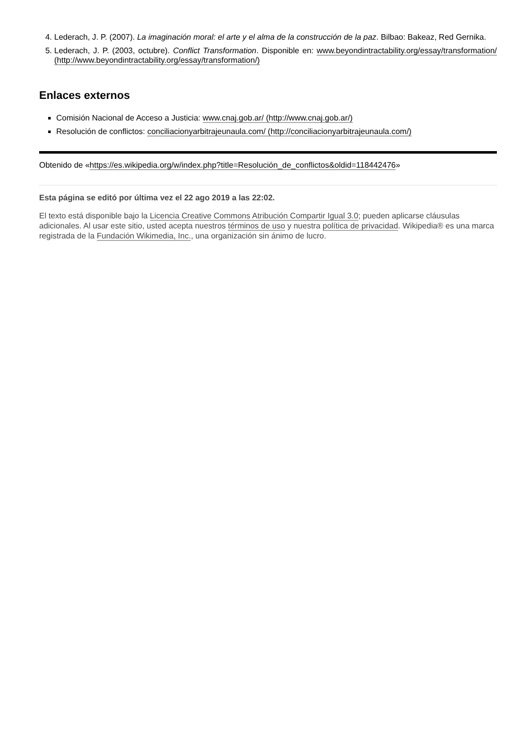4. Lederach, J. P. (2007). La imaginación moral: el arte y el alma de la construcción de la paz. Bilbao: Bakeaz, Red Gernika.
5. Lederach, J. P. (2003, octubre). Conflict Transformation. Disponible en: www.beyondintractability.org/essay/transformation/ (http://www.beyondintractability.org/essay/transformation/)
Enlaces externos
Comisión Nacional de Acceso a Justicia: www.cnaj.gob.ar/ (http://www.cnaj.gob.ar/)
Resolución de conflictos: conciliacionyarbitrajeunaula.com/ (http://conciliacionyarbitrajeunaula.com/)
Obtenido de «https://es.wikipedia.org/w/index.php?title=Resolución_de_conflictos&oldid=118442476»
Esta página se editó por última vez el 22 ago 2019 a las 22:02.
El texto está disponible bajo la Licencia Creative Commons Atribución Compartir Igual 3.0; pueden aplicarse cláusulas adicionales. Al usar este sitio, usted acepta nuestros términos de uso y nuestra política de privacidad. Wikipedia® es una marca registrada de la Fundación Wikimedia, Inc., una organización sin ánimo de lucro.